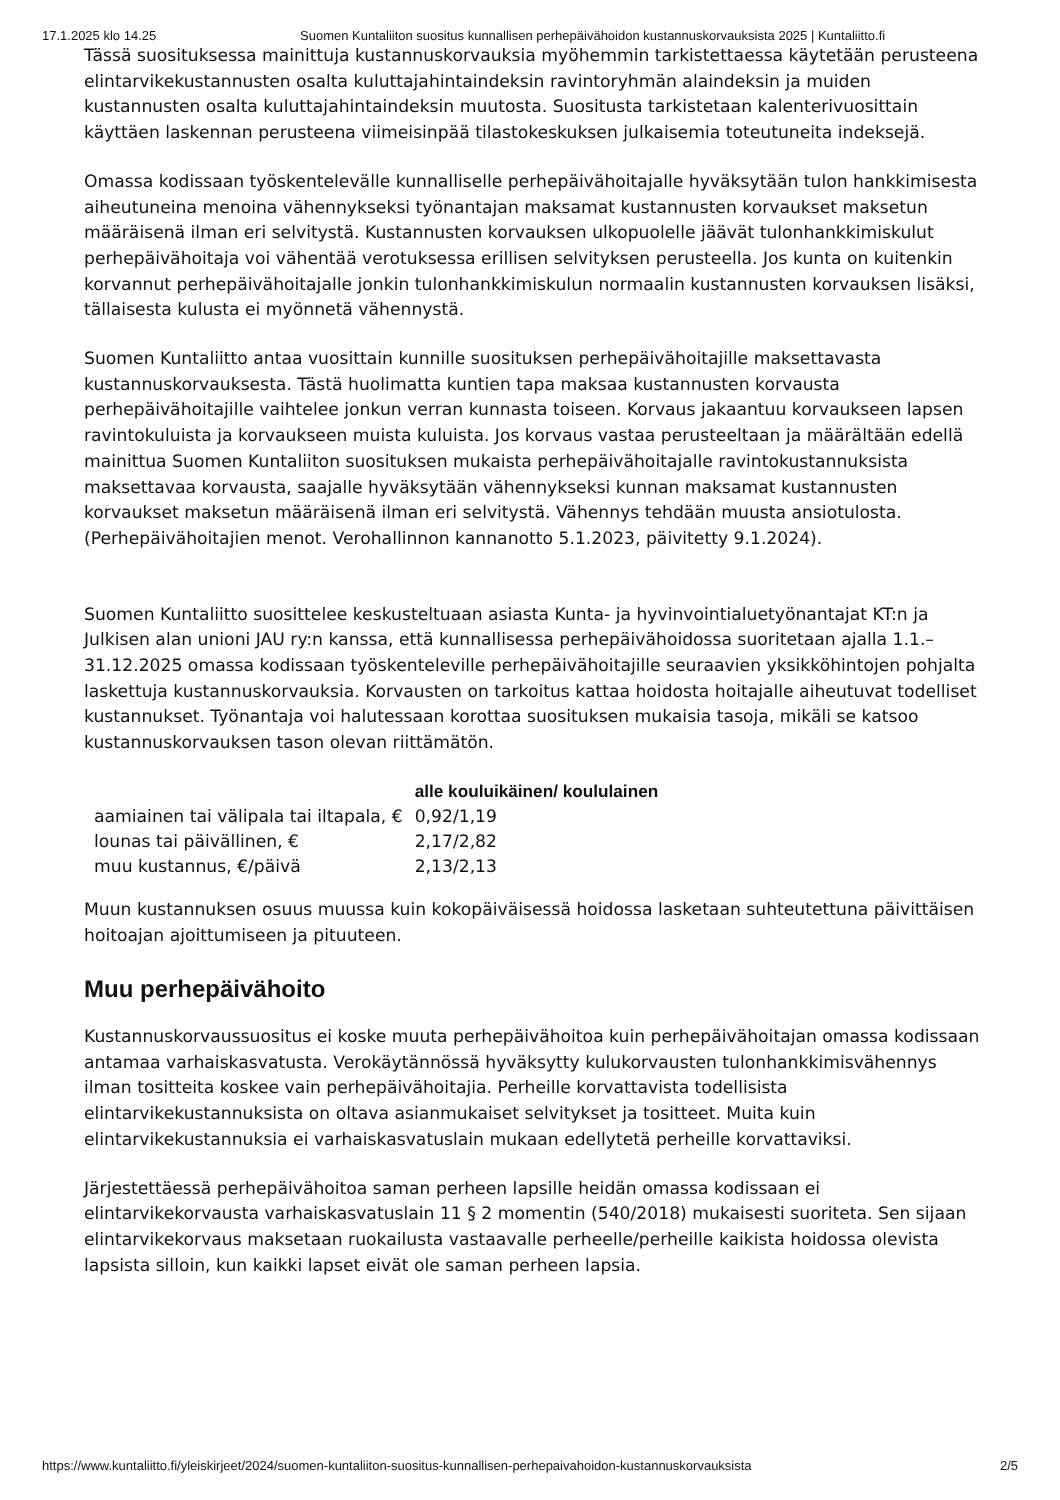17.1.2025 klo 14.25 Suomen Kuntaliiton suositus kunnallisen perhepäivähoidon kustannuskorvauksista 2025 | Kuntaliitto.fi
Tässä suosituksessa mainittuja kustannuskorvauksia myöhemmin tarkistettaessa käytetään perusteena elintarvikekustannusten osalta kuluttajahintaindeksin ravintoryhmän alaindeksin ja muiden kustannusten osalta kuluttajahintaindeksin muutosta. Suositusta tarkistetaan kalenterivuosittain käyttäen laskennan perusteena viimeisinpää tilastokeskuksen julkaisemia toteutuneita indeksejä.
Omassa kodissaan työskentelevälle kunnalliselle perhepäivähoitajalle hyväksytään tulon hankkimisesta aiheutuneina menoina vähennykseksi työnantajan maksamat kustannusten korvaukset maksetun määräisenä ilman eri selvitystä. Kustannusten korvauksen ulkopuolelle jäävät tulonhankkimiskulut perhepäivähoitaja voi vähentää verotuksessa erillisen selvityksen perusteella. Jos kunta on kuitenkin korvannut perhepäivähoitajalle jonkin tulonhankkimiskulun normaalin kustannusten korvauksen lisäksi, tällaisesta kulusta ei myönnetä vähennystä.
Suomen Kuntaliitto antaa vuosittain kunnille suosituksen perhepäivähoitajille maksettavasta kustannuskorvauksesta. Tästä huolimatta kuntien tapa maksaa kustannusten korvausta perhepäivähoitajille vaihtelee jonkun verran kunnasta toiseen. Korvaus jakaantuu korvaukseen lapsen ravintokuluista ja korvaukseen muista kuluista. Jos korvaus vastaa perusteeltaan ja määrältään edellä mainittua Suomen Kuntaliiton suosituksen mukaista perhepäivähoitajalle ravintokustannuksista maksettavaa korvausta, saajalle hyväksytään vähennykseksi kunnan maksamat kustannusten korvaukset maksetun määräisenä ilman eri selvitystä. Vähennys tehdään muusta ansiotulosta. (Perhepäivähoitajien menot. Verohallinnon kannanotto 5.1.2023, päivitetty 9.1.2024).
Suomen Kuntaliitto suosittelee keskusteltuaan asiasta Kunta- ja hyvinvointialuetyönantajat KT:n ja Julkisen alan unioni JAU ry:n kanssa, että kunnallisessa perhepäivähoidossa suoritetaan ajalla 1.1.–31.12.2025 omassa kodissaan työskenteleville perhepäivähoitajille seuraavien yksikköhintojen pohjalta laskettuja kustannuskorvauksia. Korvausten on tarkoitus kattaa hoidosta hoitajalle aiheutuvat todelliset kustannukset. Työnantaja voi halutessaan korottaa suosituksen mukaisia tasoja, mikäli se katsoo kustannuskorvauksen tason olevan riittämätön.
| | alle kouluikäinen/ koululainen |
| --- | --- |
| aamiainen tai välipala tai iltapala, € | 0,92/1,19 |
| lounas tai päivällinen, € | 2,17/2,82 |
| muu kustannus, €/päivä | 2,13/2,13 |
Muun kustannuksen osuus muussa kuin kokopäiväisessä hoidossa lasketaan suhteutettuna päivittäisen hoitoajan ajoittumiseen ja pituuteen.
Muu perhepäivähoito
Kustannuskorvaussuositus ei koske muuta perhepäivähoitoa kuin perhepäivähoitajan omassa kodissaan antamaa varhaiskasvatusta. Verokäytännössä hyväksytty kulukorvausten tulonhankkimisvähennys ilman tositteita koskee vain perhepäivähoitajia. Perheille korvattavista todellisista elintarvikekustannuksista on oltava asianmukaiset selvitykset ja tositteet. Muita kuin elintarvikekustannuksia ei varhaiskasvatuslain mukaan edellytetä perheille korvattaviksi.
Järjestettäessä perhepäivähoitoa saman perheen lapsille heidän omassa kodissaan ei elintarvikekorvausta varhaiskasvatuslain 11 § 2 momentin (540/2018) mukaisesti suoriteta. Sen sijaan elintarvikekorvaus maksetaan ruokailusta vastaavalle perheelle/perheille kaikista hoidossa olevista lapsista silloin, kun kaikki lapset eivät ole saman perheen lapsia.
https://www.kuntaliitto.fi/yleiskirjeet/2024/suomen-kuntaliiton-suositus-kunnallisen-perhepaivahoidon-kustannuskorvauksista 2/5